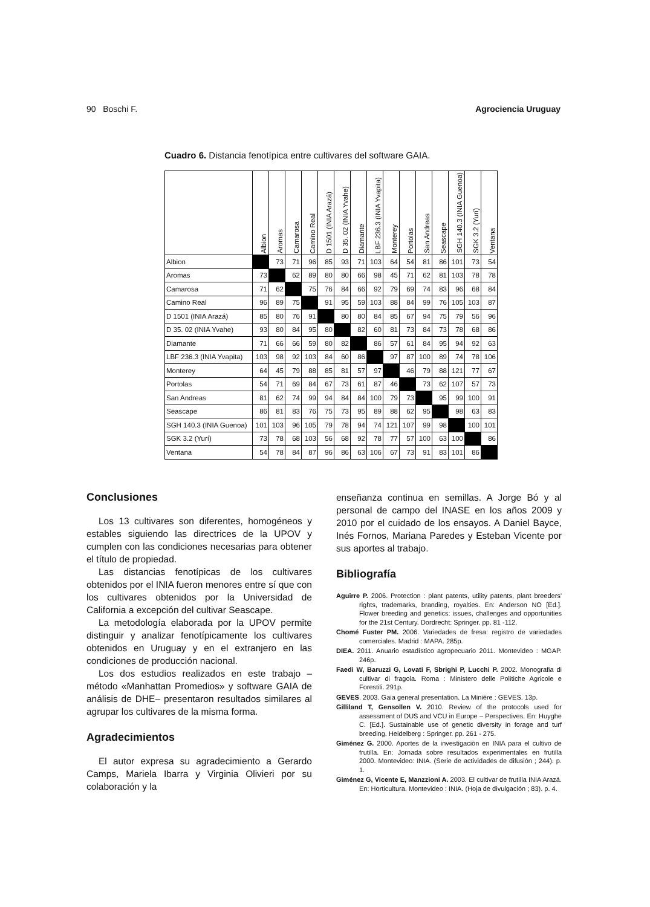90 Boschi F. Agrociencia Uruguay
Cuadro 6. Distancia fenotípica entre cultivares del software GAIA.
| | Albion | Aromas | Camarosa | Camino Real | D 1501 (INIA Arazá) | D 35. 02 (INIA Yvahe) | Diamante | LBF 236.3 (INIA Yvapita) | Monterey | Portolas | San Andreas | Seascape | SGH 140.3 (INIA Guenoa) | SGK 3.2 (Yurí) | Ventana |
| --- | --- | --- | --- | --- | --- | --- | --- | --- | --- | --- | --- | --- | --- | --- | --- |
| Albion | | 73 | 71 | 96 | 85 | 93 | 71 | 103 | 64 | 54 | 81 | 86 | 101 | 73 | 54 |
| Aromas | 73 | | 62 | 89 | 80 | 80 | 66 | 98 | 45 | 71 | 62 | 81 | 103 | 78 | 78 |
| Camarosa | 71 | 62 | | 75 | 76 | 84 | 66 | 92 | 79 | 69 | 74 | 83 | 96 | 68 | 84 |
| Camino Real | 96 | 89 | 75 | | 91 | 95 | 59 | 103 | 88 | 84 | 99 | 76 | 105 | 103 | 87 |
| D 1501 (INIA Arazá) | 85 | 80 | 76 | 91 | | 80 | 80 | 84 | 85 | 67 | 94 | 75 | 79 | 56 | 96 |
| D 35. 02 (INIA Yvahe) | 93 | 80 | 84 | 95 | 80 | | 82 | 60 | 81 | 73 | 84 | 73 | 78 | 68 | 86 |
| Diamante | 71 | 66 | 66 | 59 | 80 | 82 | | 86 | 57 | 61 | 84 | 95 | 94 | 92 | 63 |
| LBF 236.3 (INIA Yvapita) | 103 | 98 | 92 | 103 | 84 | 60 | 86 | | 97 | 87 | 100 | 89 | 74 | 78 | 106 |
| Monterey | 64 | 45 | 79 | 88 | 85 | 81 | 57 | 97 | | 46 | 79 | 88 | 121 | 77 | 67 |
| Portolas | 54 | 71 | 69 | 84 | 67 | 73 | 61 | 87 | 46 | | 73 | 62 | 107 | 57 | 73 |
| San Andreas | 81 | 62 | 74 | 99 | 94 | 84 | 84 | 100 | 79 | 73 | | 95 | 99 | 100 | 91 |
| Seascape | 86 | 81 | 83 | 76 | 75 | 73 | 95 | 89 | 88 | 62 | 95 | | 98 | 63 | 83 |
| SGH 140.3 (INIA Guenoa) | 101 | 103 | 96 | 105 | 79 | 78 | 94 | 74 | 121 | 107 | 99 | 98 | | 100 | 101 |
| SGK 3.2 (Yurí) | 73 | 78 | 68 | 103 | 56 | 68 | 92 | 78 | 77 | 57 | 100 | 63 | 100 | | 86 |
| Ventana | 54 | 78 | 84 | 87 | 96 | 86 | 63 | 106 | 67 | 73 | 91 | 83 | 101 | 86 | |
Conclusiones
Los 13 cultivares son diferentes, homogéneos y estables siguiendo las directrices de la UPOV y cumplen con las condiciones necesarias para obtener el título de propiedad.
Las distancias fenotípicas de los cultivares obtenidos por el INIA fueron menores entre sí que con los cultivares obtenidos por la Universidad de California a excepción del cultivar Seascape.
La metodología elaborada por la UPOV permite distinguir y analizar fenotípicamente los cultivares obtenidos en Uruguay y en el extranjero en las condiciones de producción nacional.
Los dos estudios realizados en este trabajo –método «Manhattan Promedios» y software GAIA de análisis de DHE– presentaron resultados similares al agrupar los cultivares de la misma forma.
Agradecimientos
El autor expresa su agradecimiento a Gerardo Camps, Mariela Ibarra y Virginia Olivieri por su colaboración y la
enseñanza continua en semillas. A Jorge Bó y al personal de campo del INASE en los años 2009 y 2010 por el cuidado de los ensayos. A Daniel Bayce, Inés Fornos, Mariana Paredes y Esteban Vicente por sus aportes al trabajo.
Bibliografía
Aguirre P. 2006. Protection : plant patents, utility patents, plant breeders' rights, trademarks, branding, royalties. En: Anderson NO [Ed.]. Flower breeding and genetics: issues, challenges and opportunities for the 21st Century. Dordrecht: Springer. pp. 81 -112.
Chomé Fuster PM. 2006. Variedades de fresa: registro de variedades comerciales. Madrid : MAPA. 285p.
DIEA. 2011. Anuario estadístico agropecuario 2011. Montevideo : MGAP. 246p.
Faedi W, Baruzzi G, Lovati F, Sbrighi P, Lucchi P. 2002. Monografia di cultivar di fragola. Roma : Ministero delle Politiche Agricole e Forestili. 291p.
GEVES. 2003. Gaia general presentation. La Minière : GEVES. 13p.
Gilliland T, Gensollen V. 2010. Review of the protocols used for assessment of DUS and VCU in Europe – Perspectives. En: Huyghe C. [Ed.]. Sustainable use of genetic diversity in forage and turf breeding. Heidelberg : Springer. pp. 261 - 275.
Giménez G. 2000. Aportes de la investigación en INIA para el cultivo de frutilla. En: Jornada sobre resultados experimentales en frutilla 2000. Montevideo: INIA. (Serie de actividades de difusión ; 244). p. 1.
Giménez G, Vicente E, Manzzioni A. 2003. El cultivar de frutilla INIA Arazá. En: Horticultura. Montevideo : INIA. (Hoja de divulgación ; 83). p. 4.